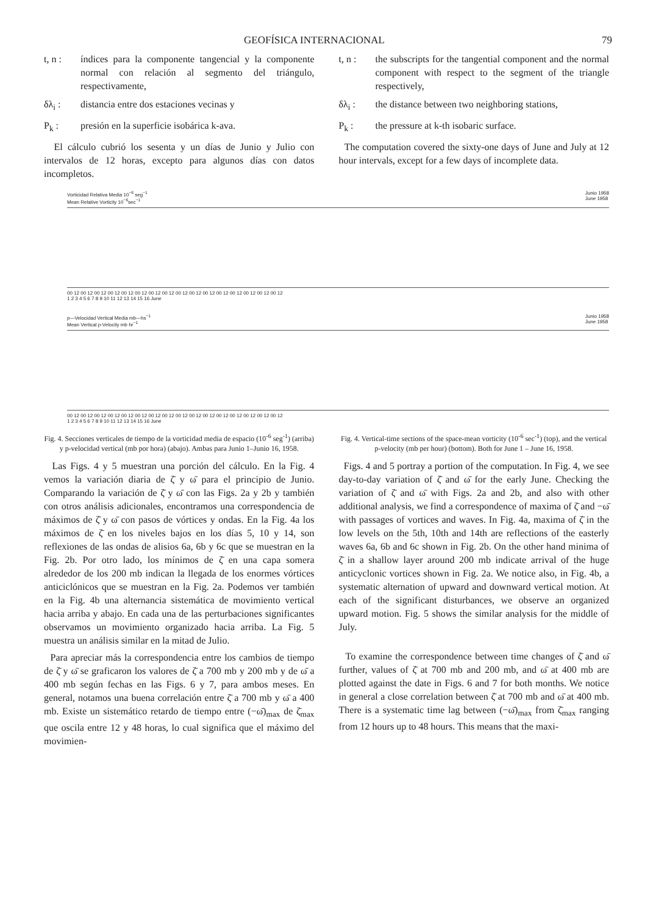GEOFÍSICA INTERNACIONAL 79
t, n : índices para la componente tangencial y la componente normal con relación al segmento del triángulo, respectivamente,
δλ<sub>i</sub> : distancia entre dos estaciones vecinas y
P<sub>k</sub> : presión en la superficie isobárica k-ava.
El cálculo cubrió los sesenta y un días de Junio y Julio con intervalos de 12 horas, excepto para algunos días con datos incompletos.
t, n : the subscripts for the tangential component and the normal component with respect to the segment of the triangle respectively,
δλ<sub>i</sub> : the distance between two neighboring stations,
P<sub>k</sub> : the pressure at k-th isobaric surface.
The computation covered the sixty-one days of June and July at 12 hour intervals, except for a few days of incomplete data.
Vorticidad Relativa Media 10<sup>−8</sup> seg<sup>−1</sup>
Mean Relative Vorticity 10<sup>−6</sup>sec<sup>−1</sup> Junio 1958
June 1958
00 12 00 12 00 12 00 12 00 12 00 12 00 12 00 12 00 12 00 12 00 12 00 12 00 12 00 12 00 12 00 12
1 2 3 4 5 6 7 8 9 10 11 12 13 14 15 16 June
p—Velocidad Vertical Media mb—hs<sup>−1</sup>
Mean Vertical p-Velocity mb·hr<sup>−1</sup> Junio 1958
June 1958
00 12 00 12 00 12 00 12 00 12 00 12 00 12 00 12 00 12 00 12 00 12 00 12 00 12 00 12 00 12 00 12
1 2 3 4 5 6 7 8 9 10 11 12 13 14 15 16 June
Fig. 4. Secciones verticales de tiempo de la vorticidad media de espacio (10<sup>-6</sup> seg<sup>-1</sup>) (arriba) y p-velocidad vertical (mb por hora) (abajo). Ambas para Junio 1–Junio 16, 1958.
Fig. 4. Vertical-time sections of the space-mean vorticity (10<sup>-6</sup> sec<sup>-1</sup>) (top), and the vertical p-velocity (mb per hour) (bottom). Both for June 1 – June 16, 1958.
Las Figs. 4 y 5 muestran una porción del cálculo. En la Fig. 4 vemos la variación diaria de ζ̄ y ω̄ para el principio de Junio. Comparando la variación de ζ̄ y ω̄ con las Figs. 2a y 2b y también con otros análisis adicionales, encontramos una correspondencia de máximos de ζ̄ y ω̄ con pasos de vórtices y ondas. En la Fig. 4a los máximos de ζ̄ en los niveles bajos en los días 5, 10 y 14, son reflexiones de las ondas de alisios 6a, 6b y 6c que se muestran en la Fig. 2b. Por otro lado, los mínimos de ζ̄ en una capa somera alrededor de los 200 mb indican la llegada de los enormes vórtices anticiclónicos que se muestran en la Fig. 2a. Podemos ver también en la Fig. 4b una alternancia sistemática de movimiento vertical hacia arriba y abajo. En cada una de las perturbaciones significantes observamos un movimiento organizado hacia arriba. La Fig. 5 muestra un análisis similar en la mitad de Julio.
Para apreciar más la correspondencia entre los cambios de tiempo de ζ̄ y ω̄ se graficaron los valores de ζ̄ a 700 mb y 200 mb y de ω̄ a 400 mb según fechas en las Figs. 6 y 7, para ambos meses. En general, notamos una buena correlación entre ζ̄ a 700 mb y ω̄ a 400 mb. Existe un sistemático retardo de tiempo entre (−ω̄)<sub>max</sub> de ζ̄<sub>max</sub> que oscila entre 12 y 48 horas, lo cual significa que el máximo del movimien-
Figs. 4 and 5 portray a portion of the computation. In Fig. 4, we see day-to-day variation of ζ̄ and ω̄ for the early June. Checking the variation of ζ̄ and ω̄ with Figs. 2a and 2b, and also with other additional analysis, we find a correspondence of maxima of ζ̄ and −ω̄ with passages of vortices and waves. In Fig. 4a, maxima of ζ̄ in the low levels on the 5th, 10th and 14th are reflections of the easterly waves 6a, 6b and 6c shown in Fig. 2b. On the other hand minima of ζ̄ in a shallow layer around 200 mb indicate arrival of the huge anticyclonic vortices shown in Fig. 2a. We notice also, in Fig. 4b, a systematic alternation of upward and downward vertical motion. At each of the significant disturbances, we observe an organized upward motion. Fig. 5 shows the similar analysis for the middle of July.
To examine the correspondence between time changes of ζ̄ and ω̄ further, values of ζ̄ at 700 mb and 200 mb, and ω̄ at 400 mb are plotted against the date in Figs. 6 and 7 for both months. We notice in general a close correlation between ζ̄ at 700 mb and ω̄ at 400 mb. There is a systematic time lag between (−ω̄)<sub>max</sub> from ζ̄<sub>max</sub> ranging from 12 hours up to 48 hours. This means that the maxi-